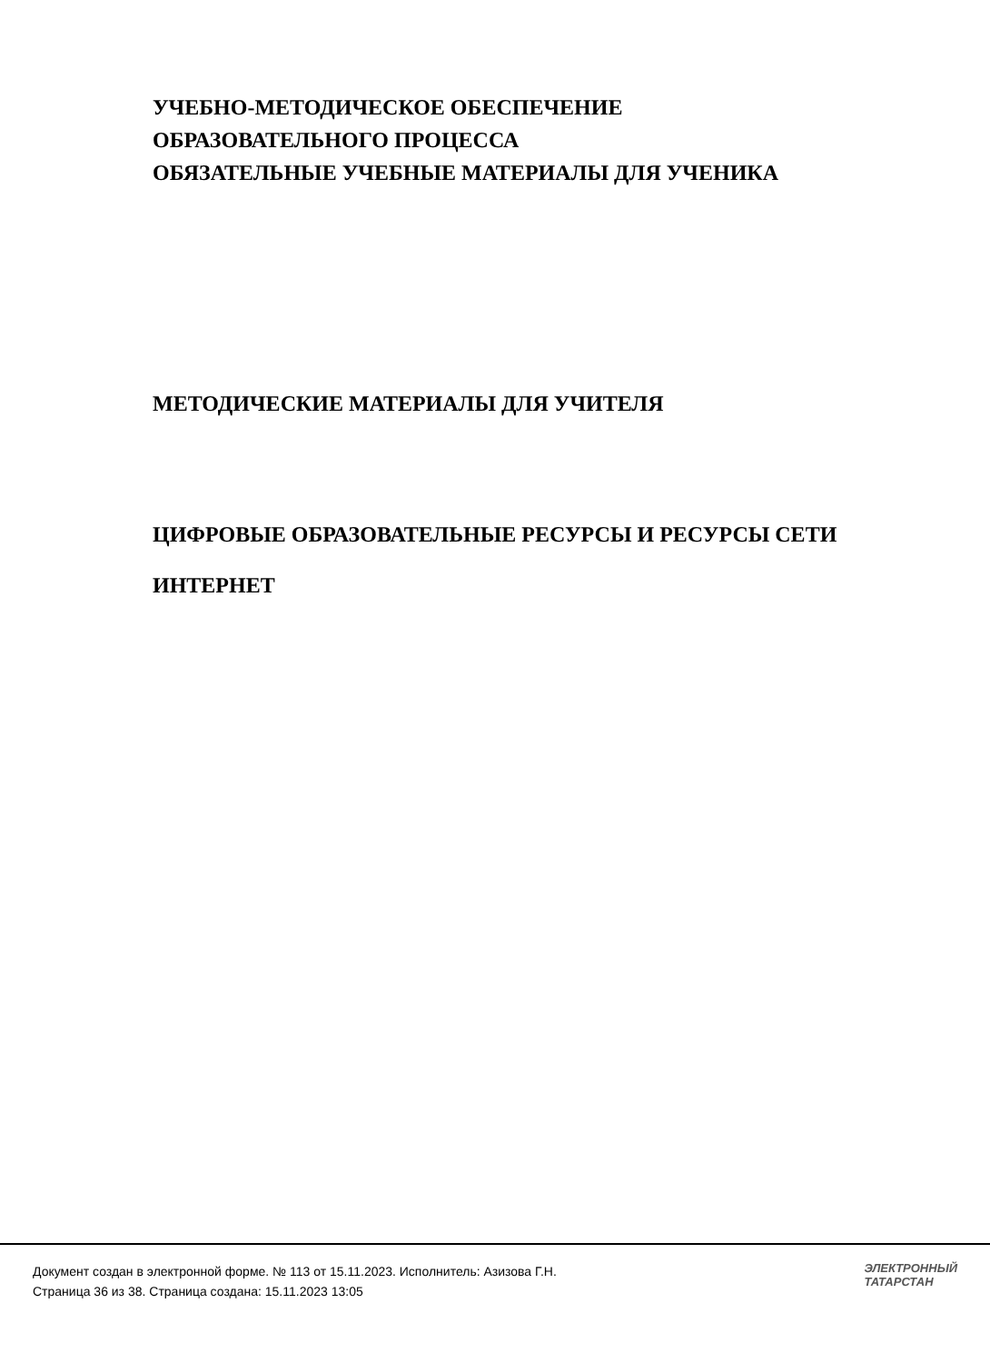УЧЕБНО-МЕТОДИЧЕСКОЕ ОБЕСПЕЧЕНИЕ
ОБРАЗОВАТЕЛЬНОГО ПРОЦЕССА
ОБЯЗАТЕЛЬНЫЕ УЧЕБНЫЕ МАТЕРИАЛЫ ДЛЯ УЧЕНИКА
МЕТОДИЧЕСКИЕ МАТЕРИАЛЫ ДЛЯ УЧИТЕЛЯ
ЦИФРОВЫЕ ОБРАЗОВАТЕЛЬНЫЕ РЕСУРСЫ И РЕСУРСЫ СЕТИ
ИНТЕРНЕТ
Документ создан в электронной форме. № 113 от 15.11.2023. Исполнитель: Азизова Г.Н.
Страница 36 из 38. Страница создана: 15.11.2023 13:05
ЭЛЕКТРОННЫЙ
ТАТАРСТАН